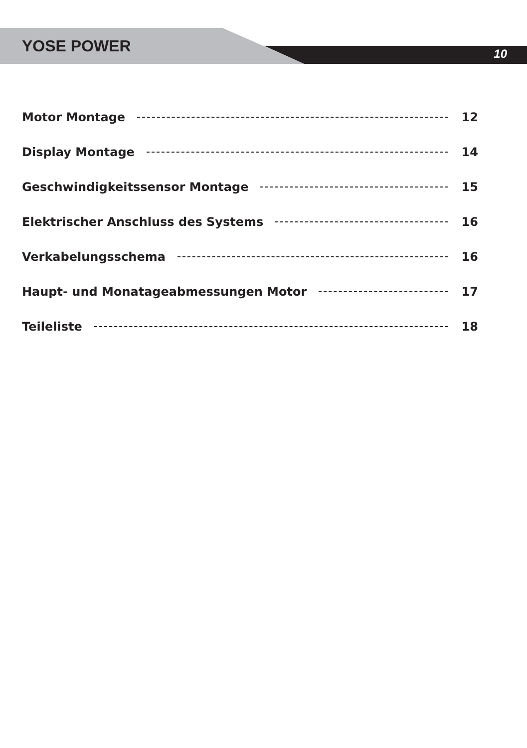YOSE POWER 10
Motor Montage 12
Display Montage 14
Geschwindigkeitssensor Montage 15
Elektrischer Anschluss des Systems 16
Verkabelungsschema 16
Haupt- und Monatageabmessungen Motor 17
Teileliste 18